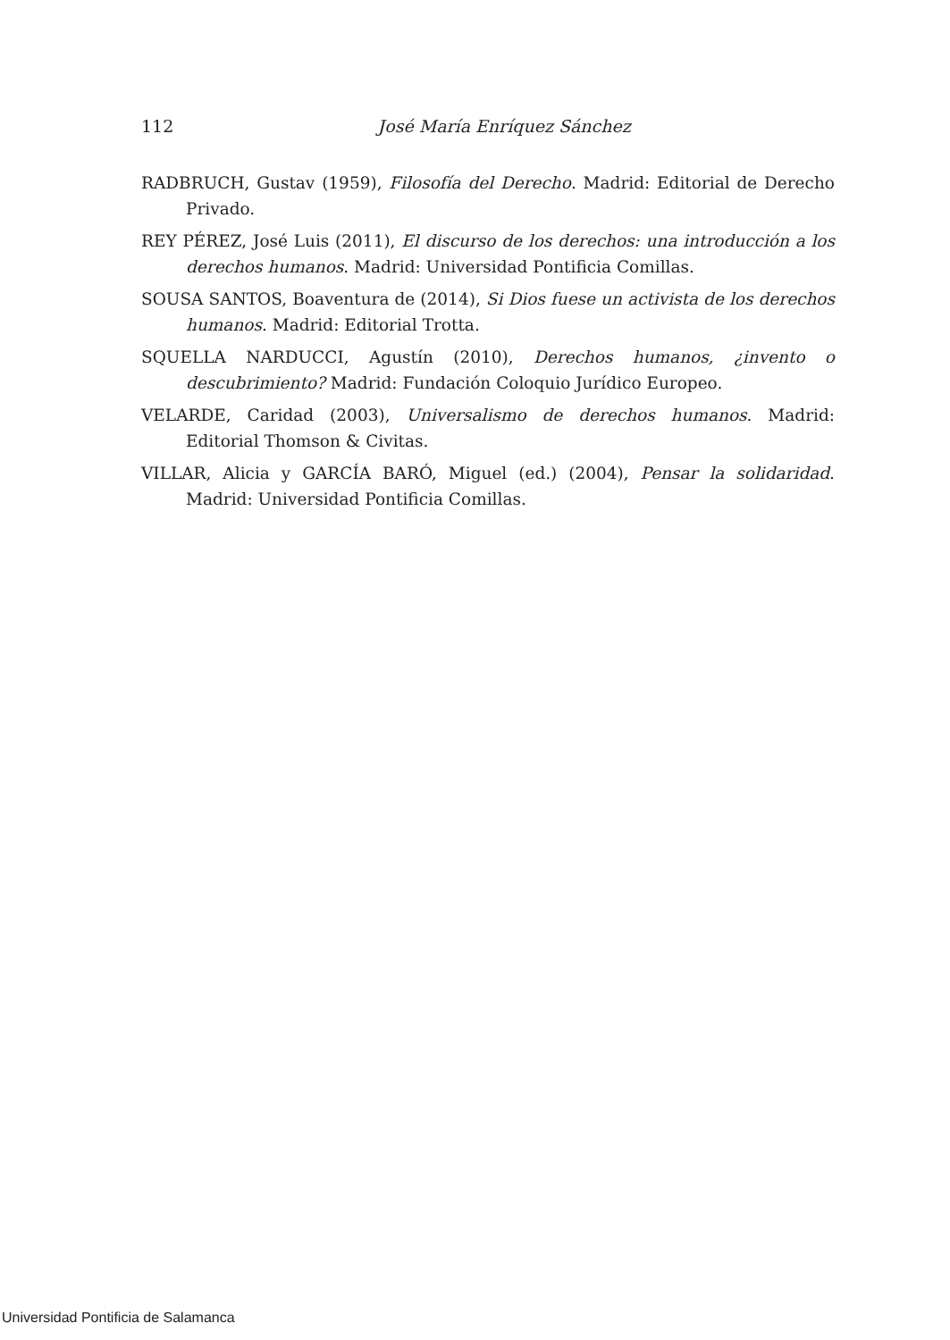112
José María Enríquez Sánchez
RADBRUCH, Gustav (1959), Filosofía del Derecho. Madrid: Editorial de Derecho Privado.
REY PÉREZ, José Luis (2011), El discurso de los derechos: una introducción a los derechos humanos. Madrid: Universidad Pontificia Comillas.
SOUSA SANTOS, Boaventura de (2014), Si Dios fuese un activista de los derechos humanos. Madrid: Editorial Trotta.
SQUELLA NARDUCCI, Agustín (2010), Derechos humanos, ¿invento o descubrimiento? Madrid: Fundación Coloquio Jurídico Europeo.
VELARDE, Caridad (2003), Universalismo de derechos humanos. Madrid: Editorial Thomson & Civitas.
VILLAR, Alicia y GARCÍA BARÓ, Miguel (ed.) (2004), Pensar la solidaridad. Madrid: Universidad Pontificia Comillas.
Universidad Pontificia de Salamanca